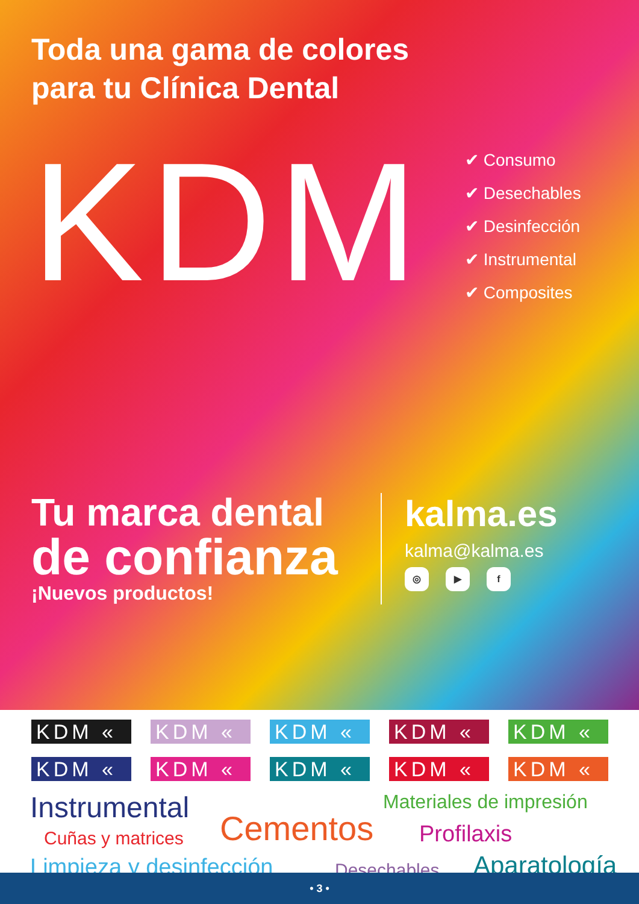Toda una gama de colores
para tu Clínica Dental
KDM
✔ Consumo
✔ Desechables
✔ Desinfección
✔ Instrumental
✔ Composites
Tu marca dental
de confianza
¡Nuevos productos!
kalma.es
kalma@kalma.es
◎ ▶ f
KDM «
KDM «
KDM «
KDM «
KDM «
KDM «
KDM «
KDM «
KDM «
KDM «
Instrumental Materiales de impresión
Cementos Cuñas y matrices Profilaxis
Limpieza y desinfección Desechables Aparatología
• 3 •